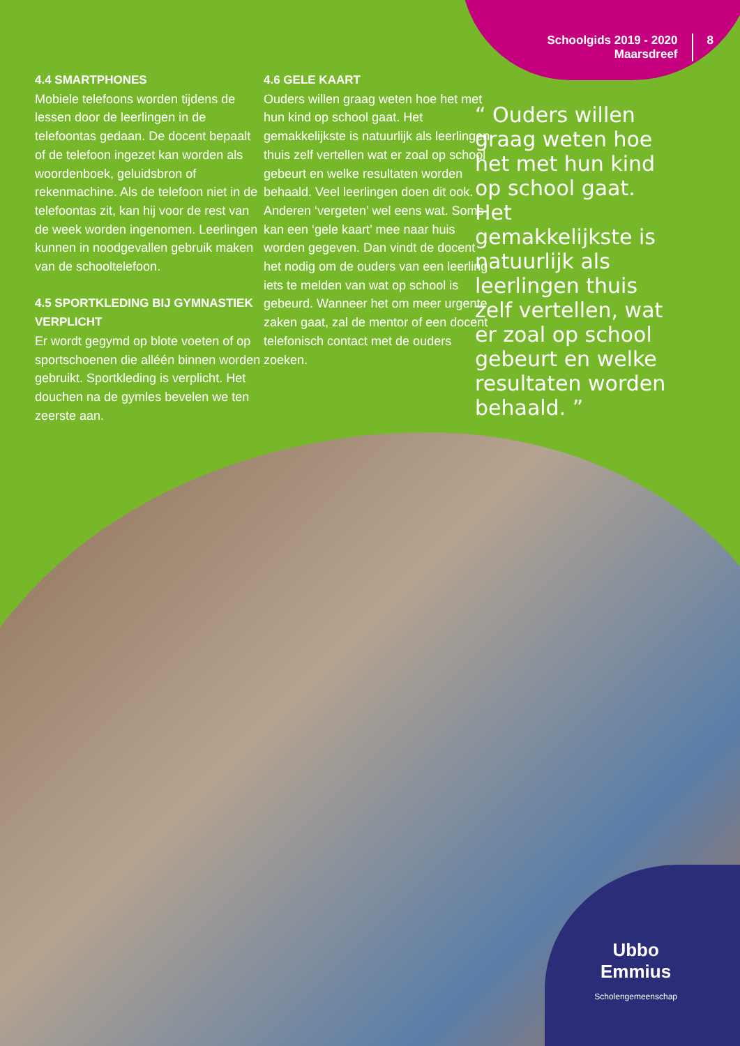Schoolgids 2019 - 2020
Maarsdreef
8
4.4 SMARTPHONES
Mobiele telefoons worden tijdens de lessen door de leerlingen in de telefoontas gedaan. De docent bepaalt of de telefoon ingezet kan worden als woordenboek, geluidsbron of rekenmachine. Als de telefoon niet in de telefoontas zit, kan hij voor de rest van de week worden ingenomen. Leerlingen kunnen in noodgevallen gebruik maken van de schooltelefoon.
4.5 SPORTKLEDING BIJ GYMNASTIEK VERPLICHT
Er wordt gegymd op blote voeten of op sportschoenen die alléén binnen worden gebruikt. Sportkleding is verplicht. Het douchen na de gymles bevelen we ten zeerste aan.
4.6 GELE KAART
Ouders willen graag weten hoe het met hun kind op school gaat. Het gemakkelijkste is natuurlijk als leerlingen thuis zelf vertellen wat er zoal op school gebeurt en welke resultaten worden behaald. Veel leerlingen doen dit ook. Anderen ‘vergeten’ wel eens wat. Soms kan een ‘gele kaart’ mee naar huis worden gegeven. Dan vindt de docent het nodig om de ouders van een leerling iets te melden van wat op school is gebeurd. Wanneer het om meer urgente zaken gaat, zal de mentor of een docent telefonisch contact met de ouders zoeken.
“ Ouders willen graag weten hoe het met hun kind op school gaat. Het gemakkelijkste is natuurlijk als leerlingen thuis zelf vertellen, wat er zoal op school gebeurt en welke resultaten worden behaald. ”
Ubbo
Emmius
Scholengemeenschap